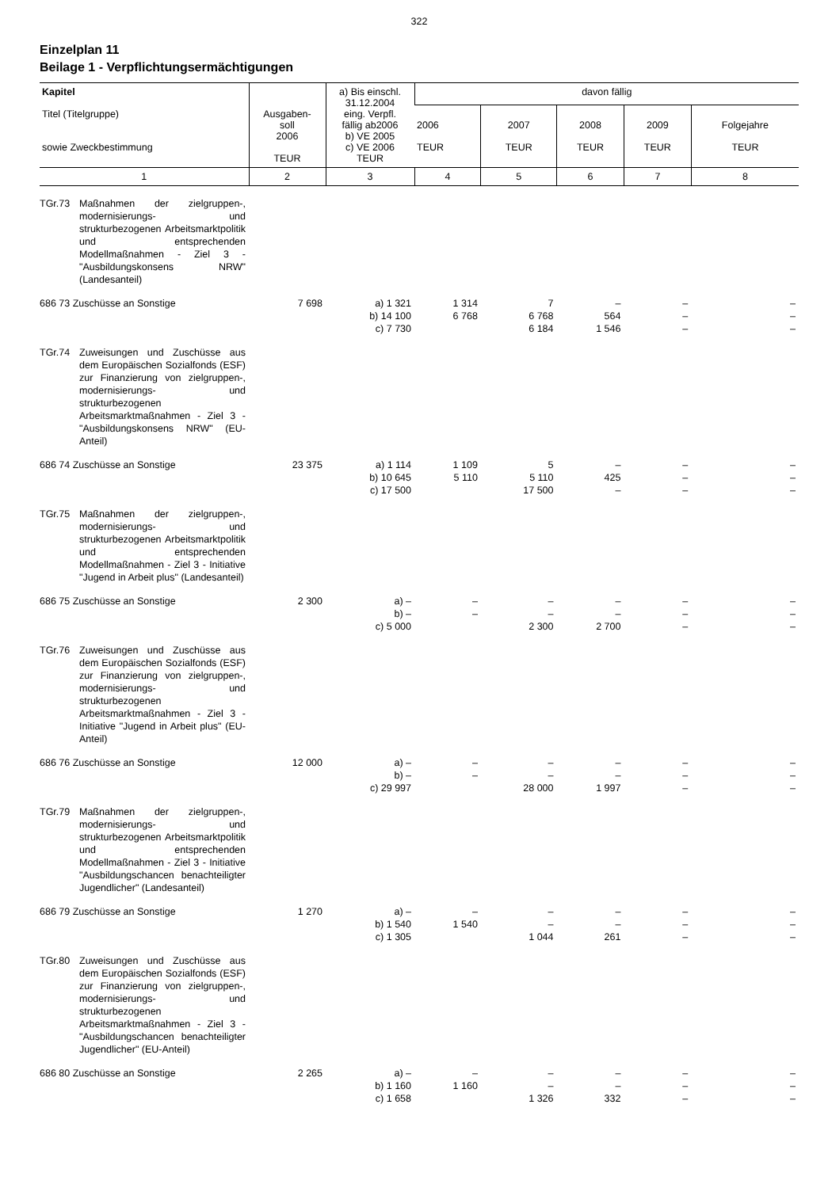322
Einzelplan 11
Beilage 1 - Verpflichtungsermächtigungen
| Kapitel Titel (Titelgruppe) sowie Zweckbestimmung | Ausgaben- soll 2006 TEUR | a) Bis einschl. 31.12.2004 eing. Verpfl. fällig ab2006 b) VE 2005 c) VE 2006 TEUR | davon fällig | | | | |
| --- | --- | --- | --- | --- | --- | --- | --- |
| | | | 2006 TEUR | 2007 TEUR | 2008 TEUR | 2009 TEUR | Folgejahre TEUR |
| 1 | 2 | 3 | 4 | 5 | 6 | 7 | 8 |
| TGr.73 Maßnahmen der zielgruppen-, modernisierungs- und strukturbezogenen Arbeitsmarktpolitik und entsprechenden Modellmaßnahmen - Ziel 3 - "Ausbildungskonsens NRW" (Landesanteil) | | | | | | | |
| 686 73 Zuschüsse an Sonstige | 7 698 | a) 1 321 b) 14 100 c) 7 730 | 1 314 6 768 | 7 6 768 6 184 | – 564 1 546 | – – – | – – – |
| TGr.74 Zuweisungen und Zuschüsse aus dem Europäischen Sozialfonds (ESF) zur Finanzierung von zielgruppen-, modernisierungs- und strukturbezogenen Arbeitsmarktmaßnahmen - Ziel 3 - "Ausbildungskonsens NRW" (EU-Anteil) | | | | | | | |
| 686 74 Zuschüsse an Sonstige | 23 375 | a) 1 114 b) 10 645 c) 17 500 | 1 109 5 110 | 5 5 110 17 500 | – 425 – | – – – | – – – |
| TGr.75 Maßnahmen der zielgruppen-, modernisierungs- und strukturbezogenen Arbeitsmarktpolitik und entsprechenden Modellmaßnahmen - Ziel 3 - Initiative "Jugend in Arbeit plus" (Landesanteil) | | | | | | | |
| 686 75 Zuschüsse an Sonstige | 2 300 | a) – b) – c) 5 000 | – – | – – 2 300 | – – 2 700 | – – – | – – – |
| TGr.76 Zuweisungen und Zuschüsse aus dem Europäischen Sozialfonds (ESF) zur Finanzierung von zielgruppen-, modernisierungs- und strukturbezogenen Arbeitsmarktmaßnahmen - Ziel 3 - Initiative "Jugend in Arbeit plus" (EU-Anteil) | | | | | | | |
| 686 76 Zuschüsse an Sonstige | 12 000 | a) – b) – c) 29 997 | – – | – – 28 000 | – – 1 997 | – – – | – – – |
| TGr.79 Maßnahmen der zielgruppen-, modernisierungs- und strukturbezogenen Arbeitsmarktpolitik und entsprechenden Modellmaßnahmen - Ziel 3 - Initiative "Ausbildungschancen benachteiligter Jugendlicher" (Landesanteil) | | | | | | | |
| 686 79 Zuschüsse an Sonstige | 1 270 | a) – b) 1 540 c) 1 305 | – 1 540 | – – 1 044 | – – 261 | – – – | – – – |
| TGr.80 Zuweisungen und Zuschüsse aus dem Europäischen Sozialfonds (ESF) zur Finanzierung von zielgruppen-, modernisierungs- und strukturbezogenen Arbeitsmarktmaßnahmen - Ziel 3 - "Ausbildungschancen benachteiligter Jugendlicher" (EU-Anteil) | | | | | | | |
| 686 80 Zuschüsse an Sonstige | 2 265 | a) – b) 1 160 c) 1 658 | – 1 160 | – – 1 326 | – – 332 | – – – | – – – |